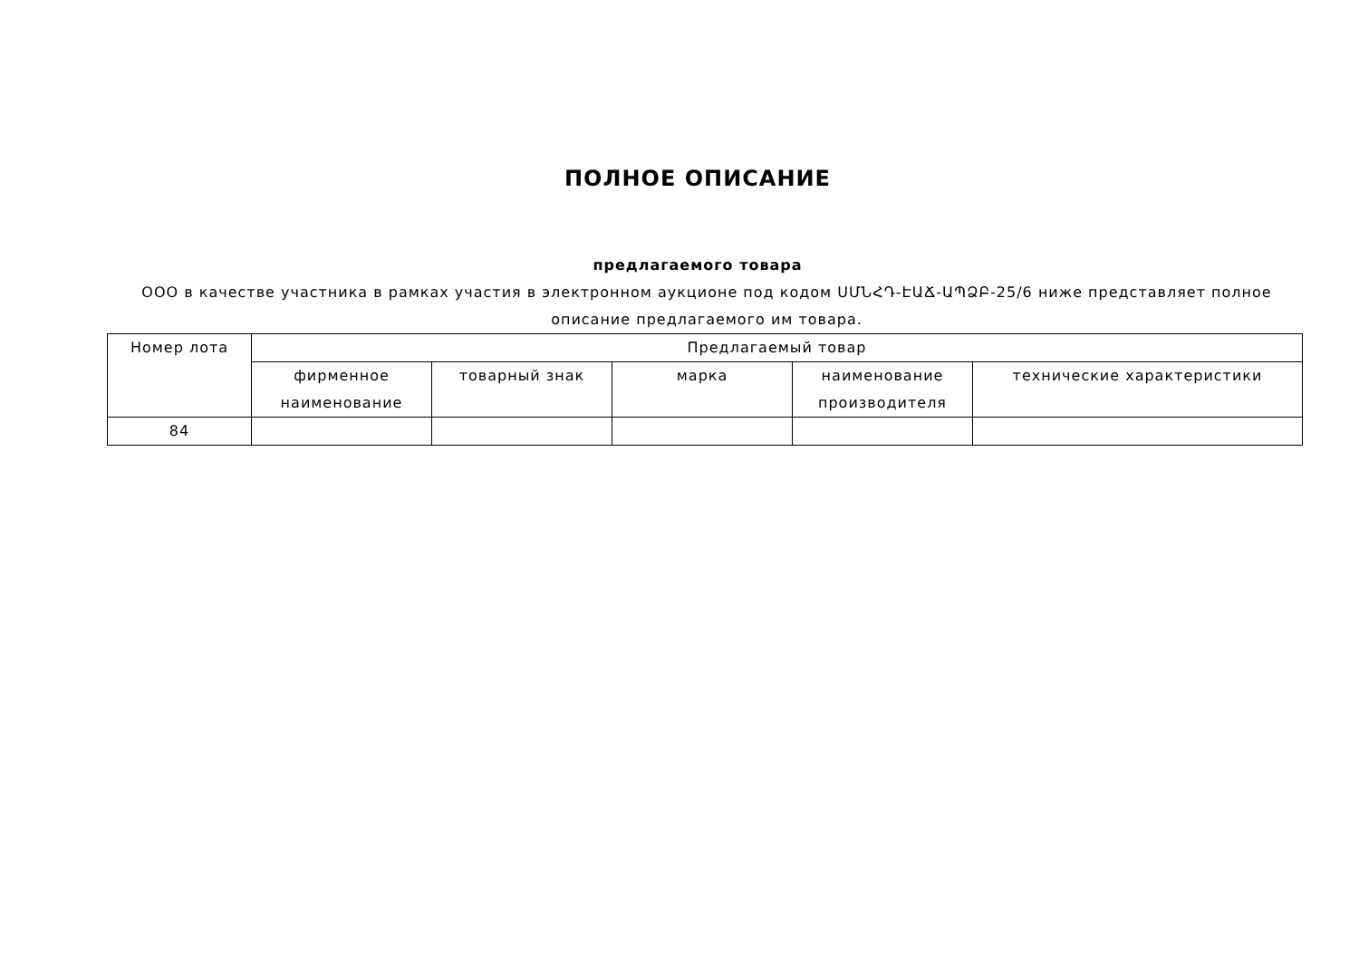ПОЛНОЕ ОПИСАНИЕ
предлагаемого товара
ООО в качестве участника в рамках участия в электронном аукционе под кодом ՍՄՆՀԴ-ԷԱՃ-ԱՊՁԲ-25/6 ниже представляет полное описание предлагаемого им товара.
| Номер лота | Предлагаемый товар | | | | |
| --- | --- | --- | --- | --- | --- |
| | фирменное наименование | товарный знак | марка | наименование производителя | технические характеристики |
| 84 | | | | | |